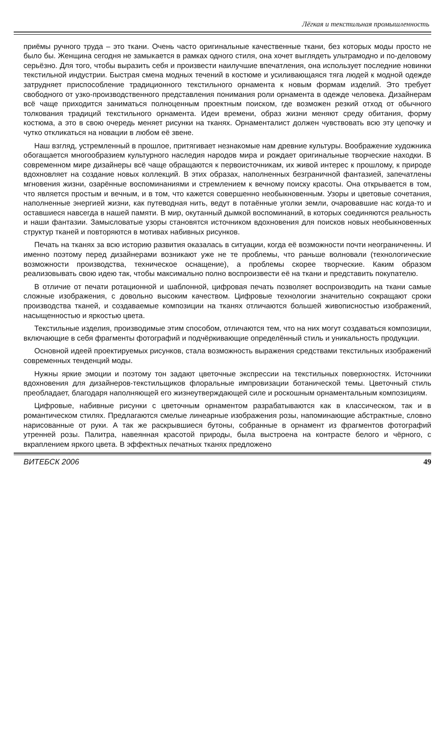Лёгкая и текстильная промышленность
приёмы ручного труда – это ткани. Очень часто оригинальные качественные ткани, без которых моды просто не было бы. Женщина сегодня не замыкается в рамках одного стиля, она хочет выглядеть ультрамодно и по-деловому серьёзно. Для того, чтобы выразить себя и произвести наилучшие впечатления, она использует последние новинки текстильной индустрии. Быстрая смена модных течений в костюме и усиливающаяся тяга людей к модной одежде затрудняет приспособление традиционного текстильного орнамента к новым формам изделий. Это требует свободного от узко-производственного представления понимания роли орнамента в одежде человека. Дизайнерам всё чаще приходится заниматься полноценным проектным поиском, где возможен резкий отход от обычного толкования традиций текстильного орнамента. Идеи времени, образ жизни меняют среду обитания, форму костюма, а это в свою очередь меняет рисунки на тканях. Орнаменталист должен чувствовать всю эту цепочку и чутко откликаться на новации в любом её звене.
Наш взгляд, устремленный в прошлое, притягивает незнакомые нам древние культуры. Воображение художника обогащается многообразием культурного наследия народов мира и рождает оригинальные творческие находки. В современном мире дизайнеры всё чаще обращаются к первоисточникам, их живой интерес к прошлому, к природе вдохновляет на создание новых коллекций. В этих образах, наполненных безграничной фантазией, запечатлены мгновения жизни, озарённые воспоминаниями и стремлением к вечному поиску красоты. Она открывается в том, что является простым и вечным, и в том, что кажется совершенно необыкновенным. Узоры и цветовые сочетания, наполненные энергией жизни, как путеводная нить, ведут в потаённые уголки земли, очаровавшие нас когда-то и оставшиеся навсегда в нашей памяти. В мир, окутанный дымкой воспоминаний, в которых соединяются реальность и наши фантазии. Замысловатые узоры становятся источником вдохновения для поисков новых необыкновенных структур тканей и повторяются в мотивах набивных рисунков.
Печать на тканях за всю историю развития оказалась в ситуации, когда её возможности почти неограниченны. И именно поэтому перед дизайнерами возникают уже не те проблемы, что раньше волновали (технологические возможности производства, техническое оснащение), а проблемы скорее творческие. Каким образом реализовывать свою идею так, чтобы максимально полно воспроизвести её на ткани и представить покупателю.
В отличие от печати ротационной и шаблонной, цифровая печать позволяет воспроизводить на ткани самые сложные изображения, с довольно высоким качеством. Цифровые технологии значительно сокращают сроки производства тканей, и создаваемые композиции на тканях отличаются большей живописностью изображений, насыщенностью и яркостью цвета.
Текстильные изделия, производимые этим способом, отличаются тем, что на них могут создаваться композиции, включающие в себя фрагменты фотографий и подчёркивающие определённый стиль и уникальность продукции.
Основной идеей проектируемых рисунков, стала возможность выражения средствами текстильных изображений современных тенденций моды.
Нужны яркие эмоции и поэтому тон задают цветочные экспрессии на текстильных поверхностях. Источники вдохновения для дизайнеров-текстильщиков флоральные импровизации ботанической темы. Цветочный стиль преобладает, благодаря наполняющей его жизнеутверждающей силе и роскошным орнаментальным композициям.
Цифровые, набивные рисунки с цветочным орнаментом разрабатываются как в классическом, так и в романтическом стилях. Предлагаются смелые линеарные изображения розы, напоминающие абстрактные, словно нарисованные от руки. А так же раскрывшиеся бутоны, собранные в орнамент из фрагментов фотографий утренней розы. Палитра, навеянная красотой природы, была выстроена на контрасте белого и чёрного, с вкраплением яркого цвета. В эффектных печатных тканях предложено
ВИТЕБСК 2006 49